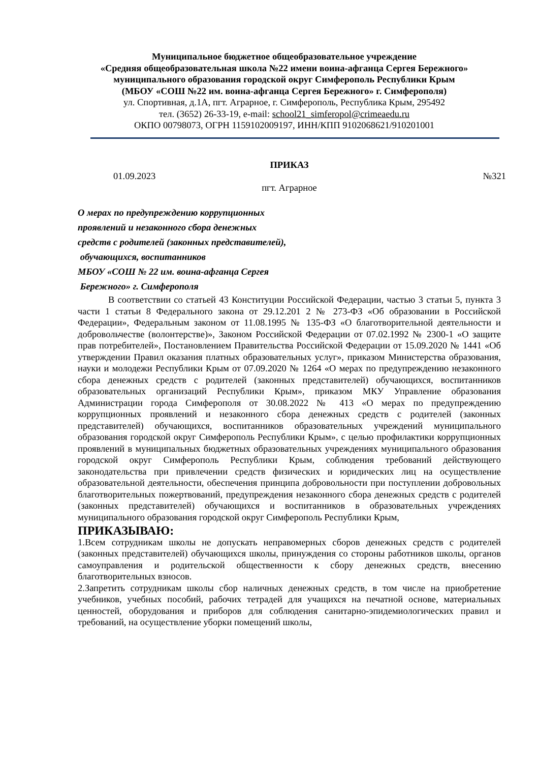Муниципальное бюджетное общеобразовательное учреждение
«Средняя общеобразовательная школа №22 имени воина-афганца Сергея Бережного»
муниципального образования городской округ Симферополь Республики Крым
(МБОУ «СОШ №22 им. воина-афганца Сергея Бережного» г. Симферополя)
ул. Спортивная, д.1А, пгт. Аграрное, г. Симферополь, Республика Крым, 295492
тел. (3652) 26-33-19, e-mail: school21_simferopol@crimeaedu.ru
ОКПО 00798073, ОГРН 1159102009197, ИНН/КПП 9102068621/910201001
ПРИКАЗ
01.09.2023 №321
пгт. Аграрное
О мерах по предупреждению коррупционных
проявлений и незаконного сбора денежных
средств с родителей (законных представителей),
обучающихся, воспитанников
МБОУ «СОШ № 22 им. воина-афганца Сергея
Бережного» г. Симферополя
В соответствии со статьей 43 Конституции Российской Федерации, частью 3 статьи 5, пункта 3 части 1 статьи 8 Федерального закона от 29.12.201 2 № 273-ФЗ «Об образовании в Российской Федерации», Федеральным законом от 11.08.1995 № 135-ФЗ «О благотворительной деятельности и добровольчестве (волонтерстве)», Законом Российской Федерации от 07.02.1992 № 2300-1 «О защите прав потребителей», Постановлением Правительства Российской Федерации от 15.09.2020 № 1441 «Об утверждении Правил оказания платных образовательных услуг», приказом Министерства образования, науки и молодежи Республики Крым от 07.09.2020 № 1264 «О мерах по предупреждению незаконного сбора денежных средств с родителей (законных представителей) обучающихся, воспитанников образовательных организаций Республики Крым», приказом МКУ Управление образования Администрации города Симферополя от 30.08.2022 № 413 «О мерах по предупреждению коррупционных проявлений и незаконного сбора денежных средств с родителей (законных представителей) обучающихся, воспитанников образовательных учреждений муниципального образования городской округ Симферополь Республики Крым», с целью профилактики коррупционных проявлений в муниципальных бюджетных образовательных учреждениях муниципального образования городской округ Симферополь Республики Крым, соблюдения требований действующего законодательства при привлечении средств физических и юридических лиц на осуществление образовательной деятельности, обеспечения принципа добровольности при поступлении добровольных благотворительных пожертвований, предупреждения незаконного сбора денежных средств с родителей (законных представителей) обучающихся и воспитанников в образовательных учреждениях муниципального образования городской округ Симферополь Республики Крым,
ПРИКАЗЫВАЮ:
1.Всем сотрудникам школы не допускать неправомерных сборов денежных средств с родителей (законных представителей) обучающихся школы, принуждения со стороны работников школы, органов самоуправления и родительской общественности к сбору денежных средств, внесению благотворительных взносов.
2.Запретить сотрудникам школы сбор наличных денежных средств, в том числе на приобретение учебников, учебных пособий, рабочих тетрадей для учащихся на печатной основе, материальных ценностей, оборудования и приборов для соблюдения санитарно-эпидемиологических правил и требований, на осуществление уборки помещений школы,